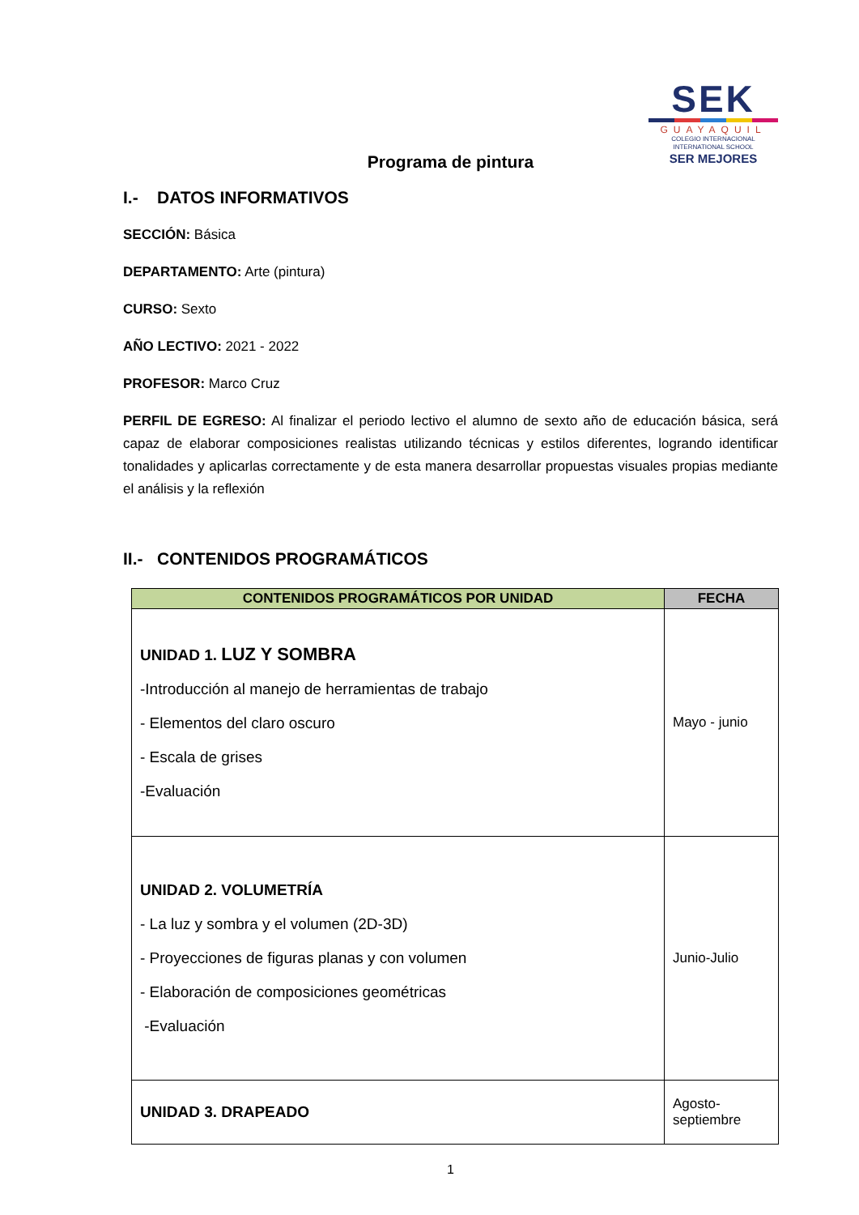SEK
GUAYAQUIL
COLEGIO INTERNACIONAL
INTERNATIONAL SCHOOL
SER MEJORES
Programa de pintura
I.- DATOS INFORMATIVOS
SECCIÓN: Básica
DEPARTAMENTO: Arte (pintura)
CURSO: Sexto
AÑO LECTIVO: 2021 - 2022
PROFESOR: Marco Cruz
PERFIL DE EGRESO: Al finalizar el periodo lectivo el alumno de sexto año de educación básica, será capaz de elaborar composiciones realistas utilizando técnicas y estilos diferentes, logrando identificar tonalidades y aplicarlas correctamente y de esta manera desarrollar propuestas visuales propias mediante el análisis y la reflexión
II.- CONTENIDOS PROGRAMÁTICOS
| CONTENIDOS PROGRAMÁTICOS POR UNIDAD | FECHA |
| --- | --- |
| UNIDAD 1. LUZ Y SOMBRA -Introducción al manejo de herramientas de trabajo - Elementos del claro oscuro - Escala de grises -Evaluación | Mayo - junio |
| UNIDAD 2. VOLUMETRÍA - La luz y sombra y el volumen (2D-3D) - Proyecciones de figuras planas y con volumen - Elaboración de composiciones geométricas -Evaluación | Junio-Julio |
| UNIDAD 3. DRAPEADO | Agosto- septiembre |
1